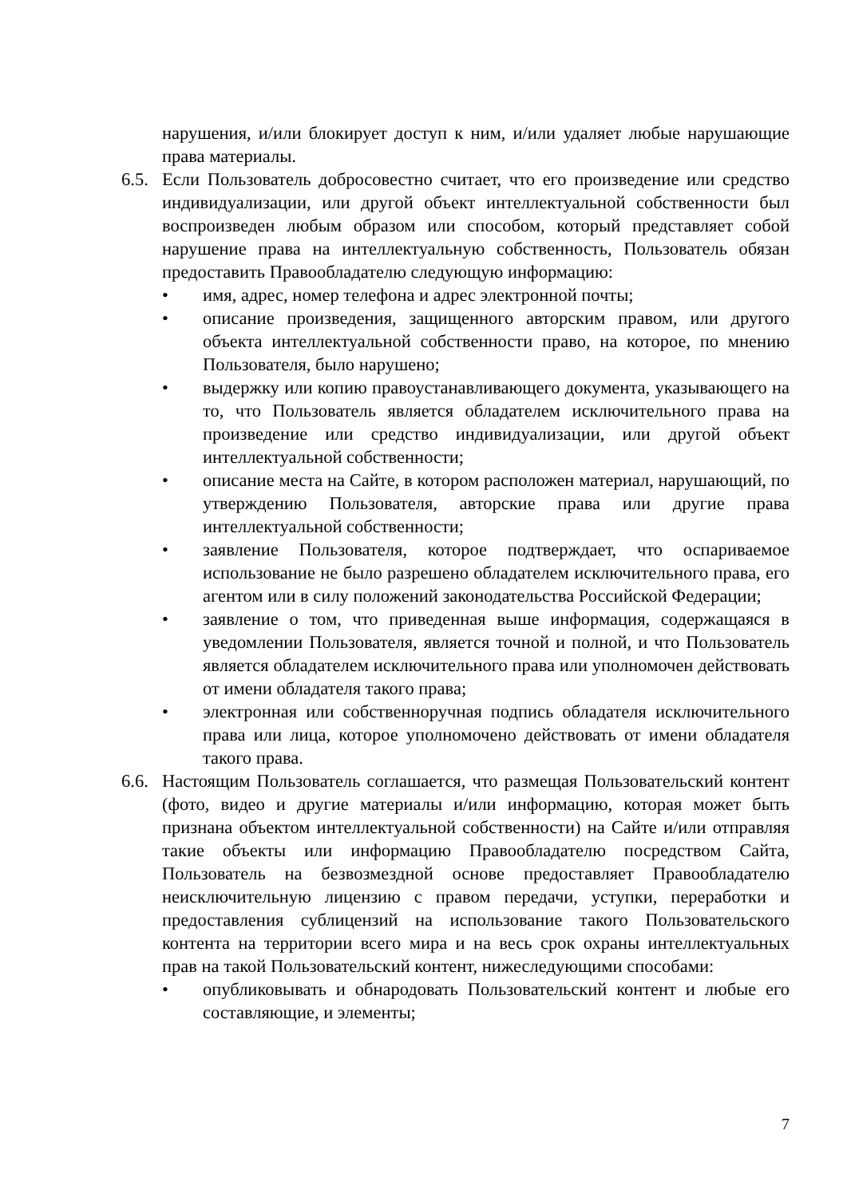нарушения, и/или блокирует доступ к ним, и/или удаляет любые нарушающие права материалы.
6.5.
Если Пользователь добросовестно считает, что его произведение или средство индивидуализации, или другой объект интеллектуальной собственности был воспроизведен любым образом или способом, который представляет собой нарушение права на интеллектуальную собственность, Пользователь обязан предоставить Правообладателю следующую информацию:
• имя, адрес, номер телефона и адрес электронной почты;
• описание произведения, защищенного авторским правом, или другого объекта интеллектуальной собственности право, на которое, по мнению Пользователя, было нарушено;
• выдержку или копию правоустанавливающего документа, указывающего на то, что Пользователь является обладателем исключительного права на произведение или средство индивидуализации, или другой объект интеллектуальной собственности;
• описание места на Сайте, в котором расположен материал, нарушающий, по утверждению Пользователя, авторские права или другие права интеллектуальной собственности;
• заявление Пользователя, которое подтверждает, что оспариваемое использование не было разрешено обладателем исключительного права, его агентом или в силу положений законодательства Российской Федерации;
• заявление о том, что приведенная выше информация, содержащаяся в уведомлении Пользователя, является точной и полной, и что Пользователь является обладателем исключительного права или уполномочен действовать от имени обладателя такого права;
• электронная или собственноручная подпись обладателя исключительного права или лица, которое уполномочено действовать от имени обладателя такого права.
6.6.
Настоящим Пользователь соглашается, что размещая Пользовательский контент (фото, видео и другие материалы и/или информацию, которая может быть признана объектом интеллектуальной собственности) на Сайте и/или отправляя такие объекты или информацию Правообладателю посредством Сайта, Пользователь на безвозмездной основе предоставляет Правообладателю неисключительную лицензию с правом передачи, уступки, переработки и предоставления сублицензий на использование такого Пользовательского контента на территории всего мира и на весь срок охраны интеллектуальных прав на такой Пользовательский контент, нижеследующими способами:
• опубликовывать и обнародовать Пользовательский контент и любые его составляющие, и элементы;
7